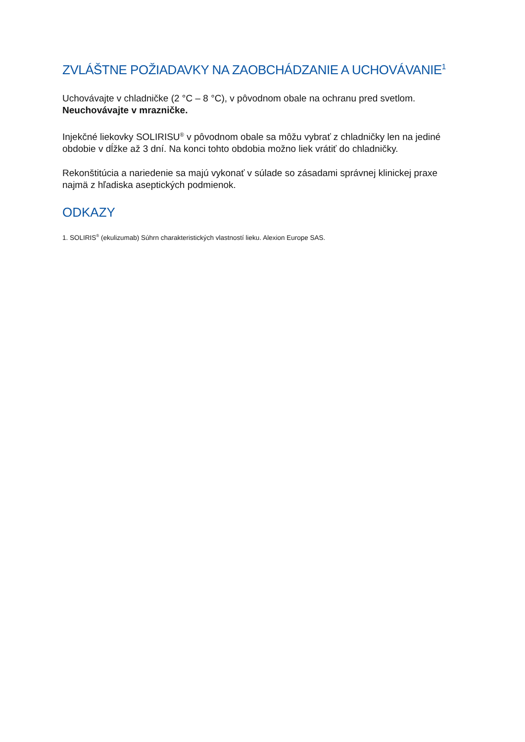ZVLÁŠTNE POŽIADAVKY NA ZAOBCHÁDZANIE A UCHOVÁVANIE<sup>1</sup>
Uchovávajte v chladničke (2 °C – 8 °C), v pôvodnom obale na ochranu pred svetlom.
Neuchovávajte v mrazničke.
Injekčné liekovky SOLIRISU<sup>®</sup> v pôvodnom obale sa môžu vybrať z chladničky len na jediné obdobie v dĺžke až 3 dní. Na konci tohto obdobia možno liek vrátiť do chladničky.
Rekonštitúcia a nariedenie sa majú vykonať v súlade so zásadami správnej klinickej praxe najmä z hľadiska aseptických podmienok.
ODKAZY
1. SOLIRIS<sup>®</sup> (ekulizumab) Súhrn charakteristických vlastností lieku. Alexion Europe SAS.